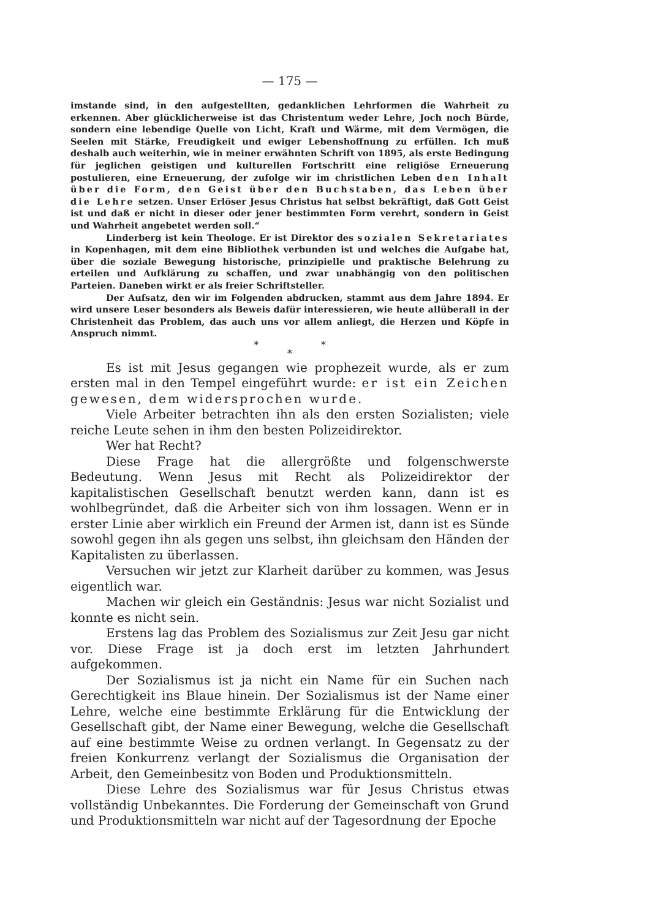— 175 —
imstande sind, in den aufgestellten, gedanklichen Lehrformen die Wahrheit zu erkennen. Aber glücklicherweise ist das Christentum weder Lehre, Joch noch Bürde, sondern eine lebendige Quelle von Licht, Kraft und Wärme, mit dem Vermögen, die Seelen mit Stärke, Freudigkeit und ewiger Lebenshoffnung zu erfüllen. Ich muß deshalb auch weiterhin, wie in meiner erwähnten Schrift von 1895, als erste Bedingung für jeglichen geistigen und kulturellen Fortschritt eine religiöse Erneuerung postulieren, eine Erneuerung, der zufolge wir im christlichen Leben den Inhalt über die Form, den Geist über den Buchstaben, das Leben über die Lehre setzen. Unser Erlöser Jesus Christus hat selbst bekräftigt, daß Gott Geist ist und daß er nicht in dieser oder jener bestimmten Form verehrt, sondern in Geist und Wahrheit angebetet werden soll.“
Linderberg ist kein Theologe. Er ist Direktor des sozialen Sekretariates in Kopenhagen, mit dem eine Bibliothek verbunden ist und welches die Aufgabe hat, über die soziale Bewegung historische, prinzipielle und praktische Belehrung zu erteilen und Aufklärung zu schaffen, und zwar unabhängig von den politischen Parteien. Daneben wirkt er als freier Schriftsteller.
Der Aufsatz, den wir im Folgenden abdrucken, stammt aus dem Jahre 1894. Er wird unsere Leser besonders als Beweis dafür interessieren, wie heute allüberall in der Christenheit das Problem, das auch uns vor allem anliegt, die Herzen und Köpfe in Anspruch nimmt.
* *
*
Es ist mit Jesus gegangen wie prophezeit wurde, als er zum ersten mal in den Tempel eingeführt wurde: er ist ein Zeichen gewesen, dem widersprochen wurde.
Viele Arbeiter betrachten ihn als den ersten Sozialisten; viele reiche Leute sehen in ihm den besten Polizeidirektor.
Wer hat Recht?
Diese Frage hat die allergrößte und folgenschwerste Bedeutung. Wenn Jesus mit Recht als Polizeidirektor der kapitalistischen Gesellschaft benutzt werden kann, dann ist es wohlbegründet, daß die Arbeiter sich von ihm lossagen. Wenn er in erster Linie aber wirklich ein Freund der Armen ist, dann ist es Sünde sowohl gegen ihn als gegen uns selbst, ihn gleichsam den Händen der Kapitalisten zu überlassen.
Versuchen wir jetzt zur Klarheit darüber zu kommen, was Jesus eigentlich war.
Machen wir gleich ein Geständnis: Jesus war nicht Sozialist und konnte es nicht sein.
Erstens lag das Problem des Sozialismus zur Zeit Jesu gar nicht vor. Diese Frage ist ja doch erst im letzten Jahrhundert aufgekommen.
Der Sozialismus ist ja nicht ein Name für ein Suchen nach Gerechtigkeit ins Blaue hinein. Der Sozialismus ist der Name einer Lehre, welche eine bestimmte Erklärung für die Entwicklung der Gesellschaft gibt, der Name einer Bewegung, welche die Gesellschaft auf eine bestimmte Weise zu ordnen verlangt. In Gegensatz zu der freien Konkurrenz verlangt der Sozialismus die Organisation der Arbeit, den Gemeinbesitz von Boden und Produktionsmitteln.
Diese Lehre des Sozialismus war für Jesus Christus etwas vollständig Unbekanntes. Die Forderung der Gemeinschaft von Grund und Produktionsmitteln war nicht auf der Tagesordnung der Epoche